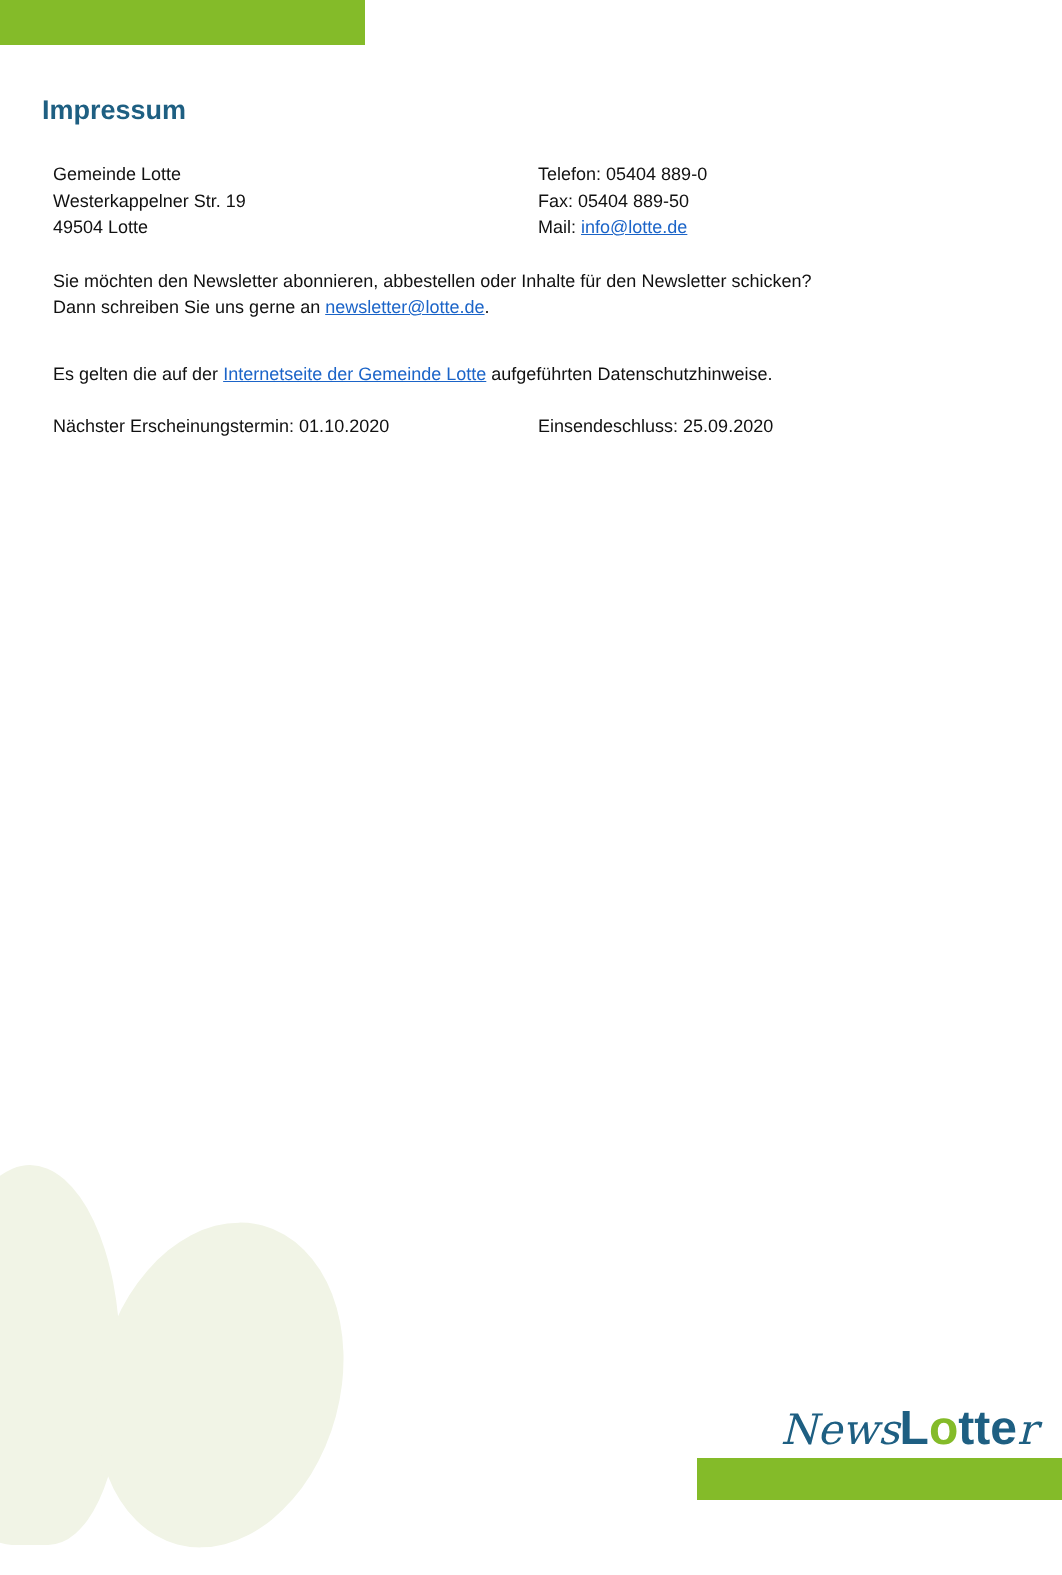Impressum
Gemeinde Lotte
Westerkappelner Str. 19
49504 Lotte
Telefon: 05404 889-0
Fax: 05404 889-50
Mail: info@lotte.de
Sie möchten den Newsletter abonnieren, abbestellen oder Inhalte für den Newsletter schicken?
Dann schreiben Sie uns gerne an newsletter@lotte.de.
Es gelten die auf der Internetseite der Gemeinde Lotte aufgeführten Datenschutzhinweise.
Nächster Erscheinungstermin: 01.10.2020 Einsendeschluss: 25.09.2020
News Lotte r